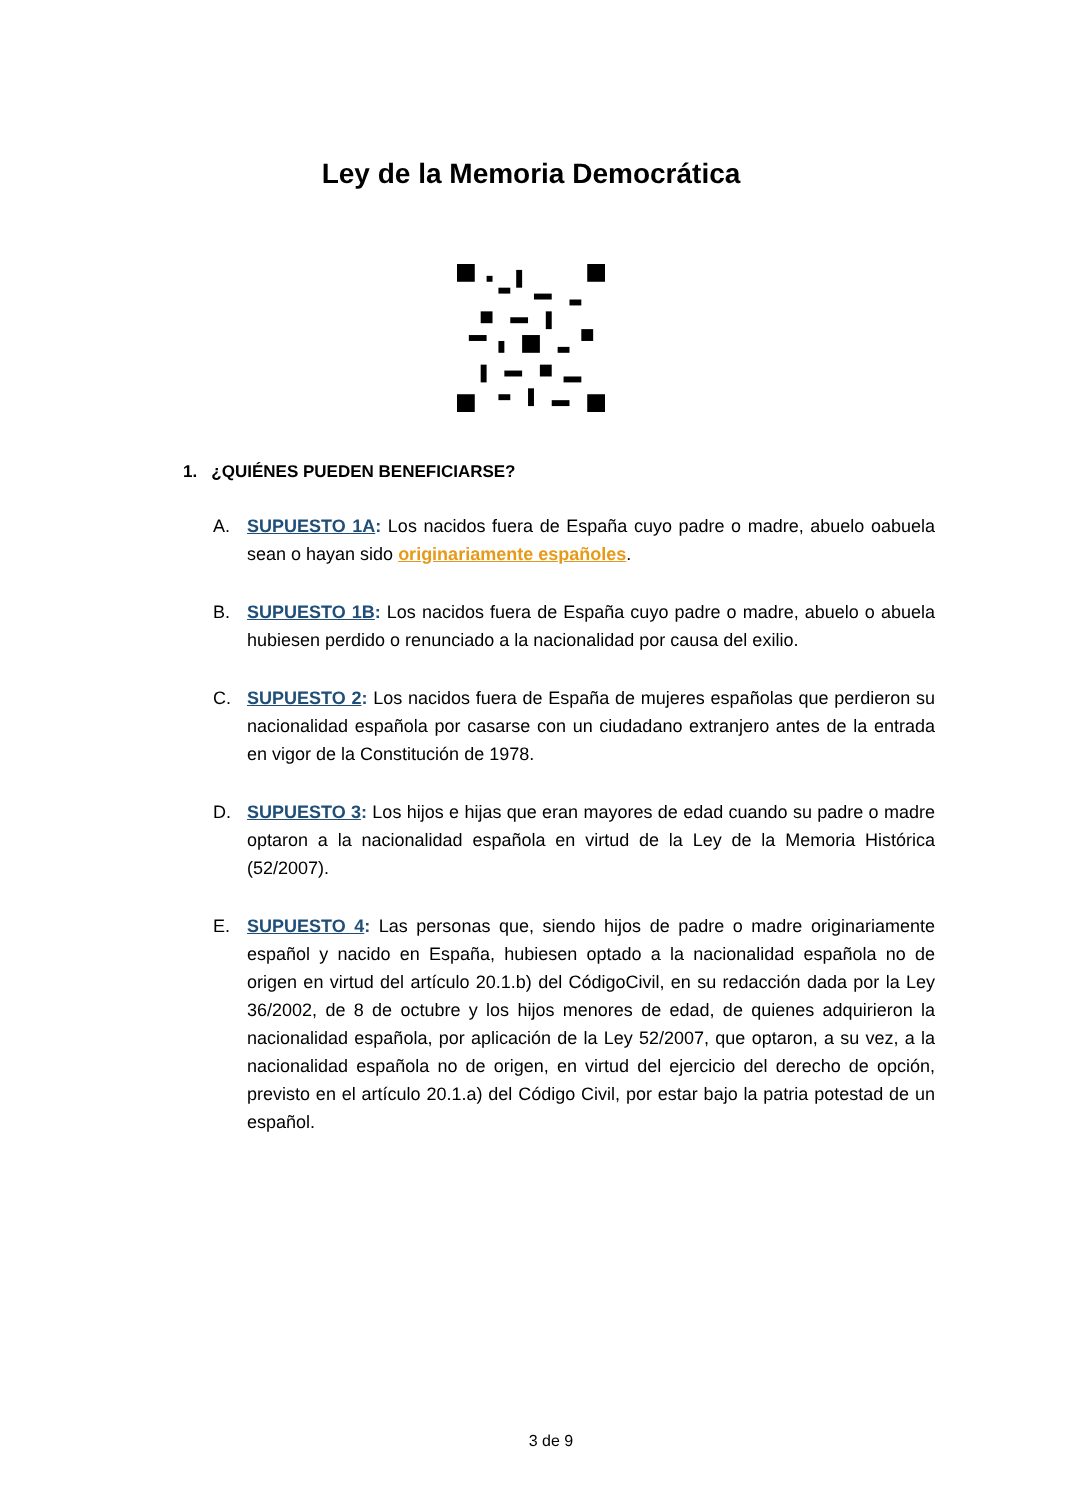Ley de la Memoria Democrática
1. ¿QUIÉNES PUEDEN BENEFICIARSE?
A. SUPUESTO 1A: Los nacidos fuera de España cuyo padre o madre, abuelo oabuela sean o hayan sido originariamente españoles.
B. SUPUESTO 1B: Los nacidos fuera de España cuyo padre o madre, abuelo o abuela hubiesen perdido o renunciado a la nacionalidad por causa del exilio.
C. SUPUESTO 2: Los nacidos fuera de España de mujeres españolas que perdieron su nacionalidad española por casarse con un ciudadano extranjero antes de la entrada en vigor de la Constitución de 1978.
D. SUPUESTO 3: Los hijos e hijas que eran mayores de edad cuando su padre o madre optaron a la nacionalidad española en virtud de la Ley de la Memoria Histórica (52/2007).
E. SUPUESTO 4: Las personas que, siendo hijos de padre o madre originariamente español y nacido en España, hubiesen optado a la nacionalidad española no de origen en virtud del artículo 20.1.b) del CódigoCivil, en su redacción dada por la Ley 36/2002, de 8 de octubre y los hijos menores de edad, de quienes adquirieron la nacionalidad española, por aplicación de la Ley 52/2007, que optaron, a su vez, a la nacionalidad española no de origen, en virtud del ejercicio del derecho de opción, previsto en el artículo 20.1.a) del Código Civil, por estar bajo la patria potestad de un español.
3 de 9